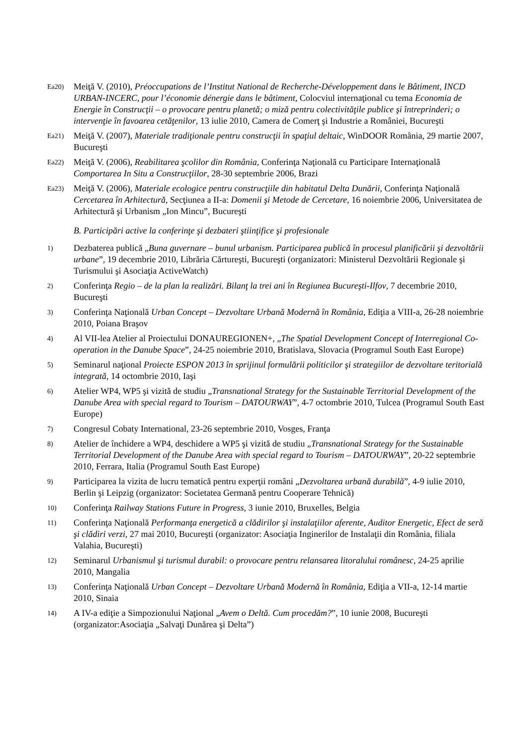Ea20)
Meiţă V. (2010), Préoccupations de l’Institut National de Recherche-Développement dans le Bâtiment, INCD URBAN-INCERC, pour l’économie dénergie dans le bâtiment, Colocviul internaţional cu tema Economia de Energie în Construcţii – o provocare pentru planetă; o miză pentru colectivităţile publice şi întreprinderi; o intervenţie în favoarea cetăţenilor, 13 iulie 2010, Camera de Comerţ şi Industrie a României, Bucureşti
Ea21)
Meiţă V. (2007), Materiale tradiţionale pentru construcţii în spaţiul deltaic, WinDOOR România, 29 martie 2007, Bucureşti
Ea22)
Meiţă V. (2006), Reabilitarea şcolilor din România, Conferinţa Naţională cu Participare Internaţională Comportarea In Situ a Construcţiilor, 28-30 septembrie 2006, Brazi
Ea23)
Meiţă V. (2006), Materiale ecologice pentru construcţiile din habitatul Delta Dunării, Conferinţa Naţională Cercetarea în Arhitectură, Secţiunea a II-a: Domenii şi Metode de Cercetare, 16 noiembrie 2006, Universitatea de Arhitectură şi Urbanism „Ion Mincu”, Bucureşti
B. Participări active la conferinţe şi dezbateri ştiinţifice şi profesionale
1)
Dezbaterea publică „Buna guvernare – bunul urbanism. Participarea publică în procesul planificării şi dezvoltării urbane”, 19 decembrie 2010, Librăria Cărtureşti, Bucureşti (organizatori: Ministerul Dezvoltării Regionale şi Turismului şi Asociaţia ActiveWatch)
2)
Conferinţa Regio – de la plan la realizări. Bilanţ la trei ani în Regiunea Bucureşti-Ilfov, 7 decembrie 2010, Bucureşti
3)
Conferinţa Naţională Urban Concept – Dezvoltare Urbană Modernă în România, Ediţia a VIII-a, 26-28 noiembrie 2010, Poiana Braşov
4)
Al VII-lea Atelier al Proiectului DONAUREGIONEN+, „The Spatial Development Concept of Interregional Co-operation in the Danube Space”, 24-25 noiembrie 2010, Bratislava, Slovacia (Programul South East Europe)
5)
Seminarul naţional Proiecte ESPON 2013 în sprijinul formulării politicilor şi strategiilor de dezvoltare teritorială integrată, 14 octombrie 2010, Iaşi
6)
Atelier WP4, WP5 şi vizită de studiu „Transnational Strategy for the Sustainable Territorial Development of the Danube Area with special regard to Tourism – DATOURWAY”, 4-7 octombrie 2010, Tulcea (Programul South East Europe)
7)
Congresul Cobaty International, 23-26 septembrie 2010, Vosges, Franţa
8)
Atelier de închidere a WP4, deschidere a WP5 şi vizită de studiu „Transnational Strategy for the Sustainable Territorial Development of the Danube Area with special regard to Tourism – DATOURWAY”, 20-22 septembrie 2010, Ferrara, Italia (Programul South East Europe)
9)
Participarea la vizita de lucru tematică pentru experţii români „Dezvoltarea urbană durabilă”, 4-9 iulie 2010, Berlin şi Leipzig (organizator: Societatea Germană pentru Cooperare Tehnică)
10)
Conferinţa Railway Stations Future in Progress, 3 iunie 2010, Bruxelles, Belgia
11)
Conferinţa Naţională Performanţa energetică a clădirilor şi instalaţiilor aferente, Auditor Energetic, Efect de seră şi clădiri verzi, 27 mai 2010, Bucureşti (organizator: Asociaţia Inginerilor de Instalaţii din România, filiala Valahia, Bucureşti)
12)
Seminarul Urbanismul şi turismul durabil: o provocare pentru relansarea litoralului românesc, 24-25 aprilie 2010, Mangalia
13)
Conferinţa Naţională Urban Concept – Dezvoltare Urbană Modernă în România, Ediţia a VII-a, 12-14 martie 2010, Sinaia
14)
A IV-a ediţie a Simpozionului Naţional „Avem o Deltă. Cum procedăm?”, 10 iunie 2008, Bucureşti (organizator:Asociaţia „Salvaţi Dunărea şi Delta”)